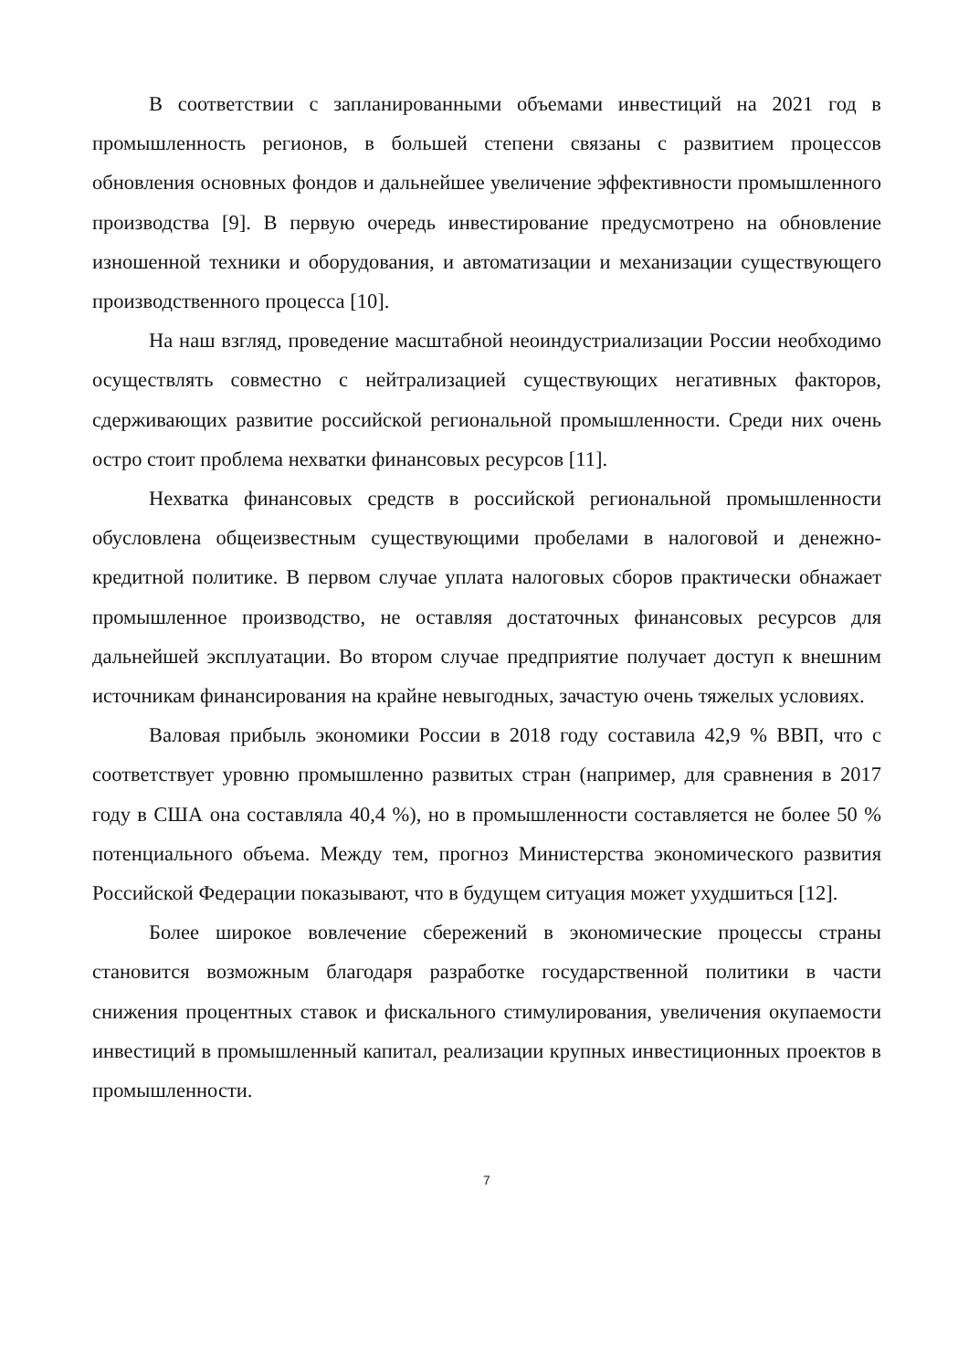В соответствии с запланированными объемами инвестиций на 2021 год в промышленность регионов, в большей степени связаны с развитием процессов обновления основных фондов и дальнейшее увеличение эффективности промышленного производства [9]. В первую очередь инвестирование предусмотрено на обновление изношенной техники и оборудования, и автоматизации и механизации существующего производственного процесса [10].
На наш взгляд, проведение масштабной неоиндустриализации России необходимо осуществлять совместно с нейтрализацией существующих негативных факторов, сдерживающих развитие российской региональной промышленности. Среди них очень остро стоит проблема нехватки финансовых ресурсов [11].
Нехватка финансовых средств в российской региональной промышленности обусловлена общеизвестным существующими пробелами в налоговой и денежно-кредитной политике. В первом случае уплата налоговых сборов практически обнажает промышленное производство, не оставляя достаточных финансовых ресурсов для дальнейшей эксплуатации. Во втором случае предприятие получает доступ к внешним источникам финансирования на крайне невыгодных, зачастую очень тяжелых условиях.
Валовая прибыль экономики России в 2018 году составила 42,9 % ВВП, что с соответствует уровню промышленно развитых стран (например, для сравнения в 2017 году в США она составляла 40,4 %), но в промышленности составляется не более 50 % потенциального объема. Между тем, прогноз Министерства экономического развития Российской Федерации показывают, что в будущем ситуация может ухудшиться [12].
Более широкое вовлечение сбережений в экономические процессы страны становится возможным благодаря разработке государственной политики в части снижения процентных ставок и фискального стимулирования, увеличения окупаемости инвестиций в промышленный капитал, реализации крупных инвестиционных проектов в промышленности.
7